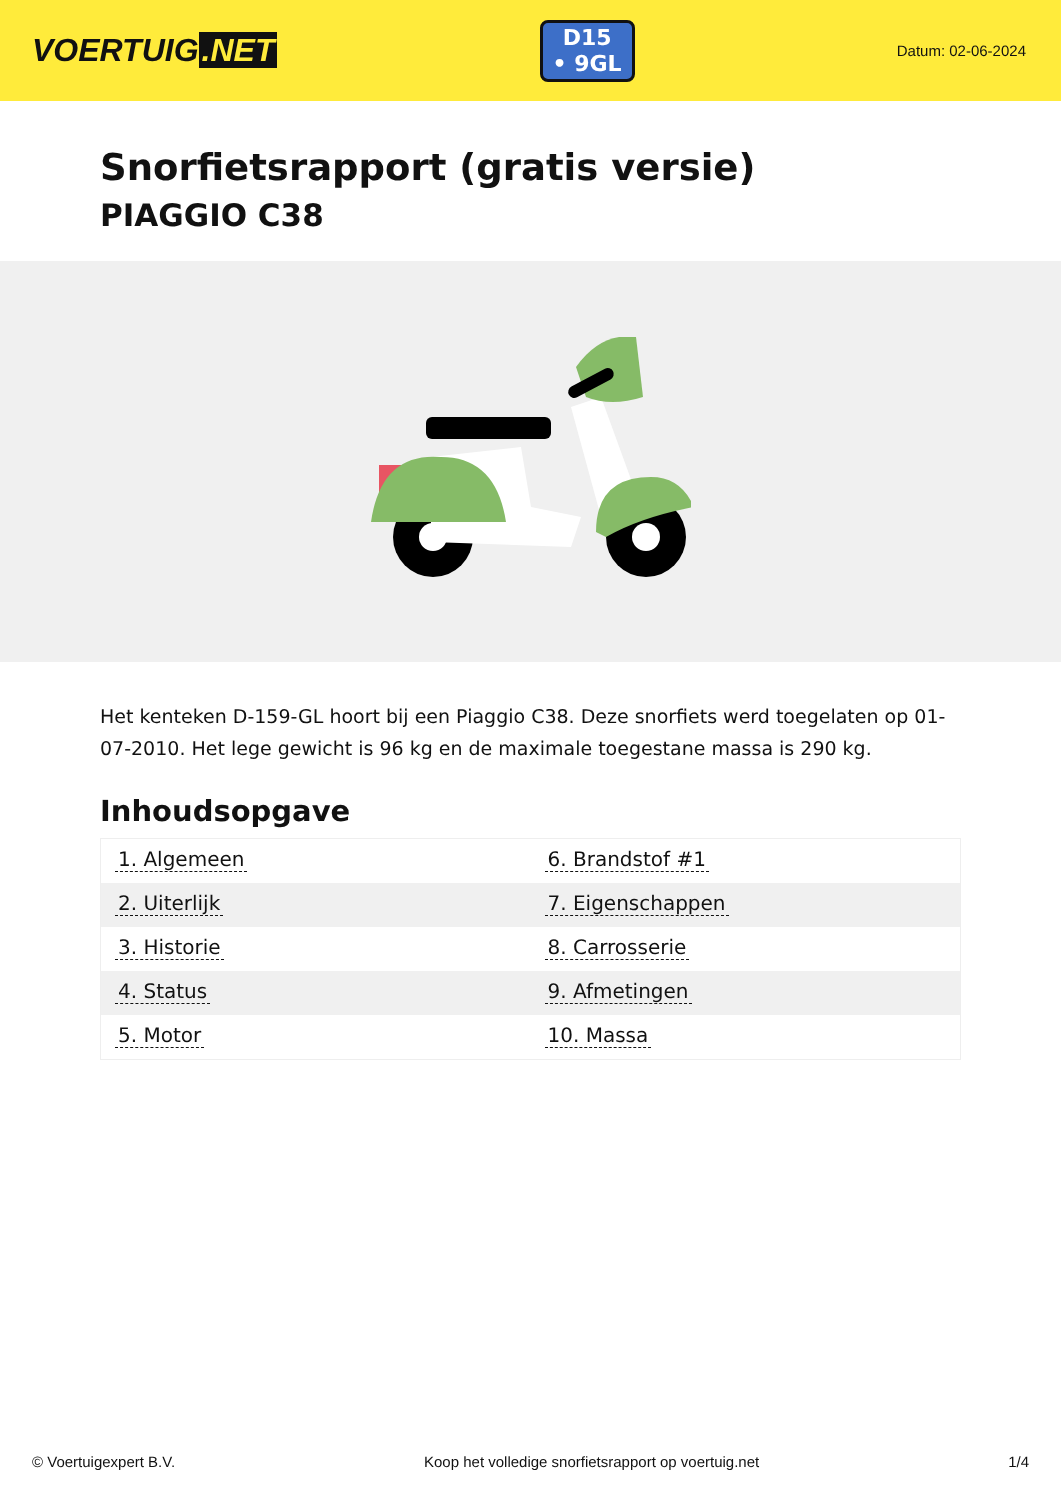VOERTUIG.NET
D15
• 9GL
Datum: 02-06-2024
Snorfietsrapport (gratis versie)
PIAGGIO C38
Het kenteken D-159-GL hoort bij een Piaggio C38. Deze snorfiets werd toegelaten op 01-07-2010. Het lege gewicht is 96 kg en de maximale toegestane massa is 290 kg.
Inhoudsopgave
| 1. Algemeen | 6. Brandstof #1 |
| 2. Uiterlijk | 7. Eigenschappen |
| 3. Historie | 8. Carrosserie |
| 4. Status | 9. Afmetingen |
| 5. Motor | 10. Massa |
© Voertuigexpert B.V. Koop het volledige snorfietsrapport op voertuig.net 1/4